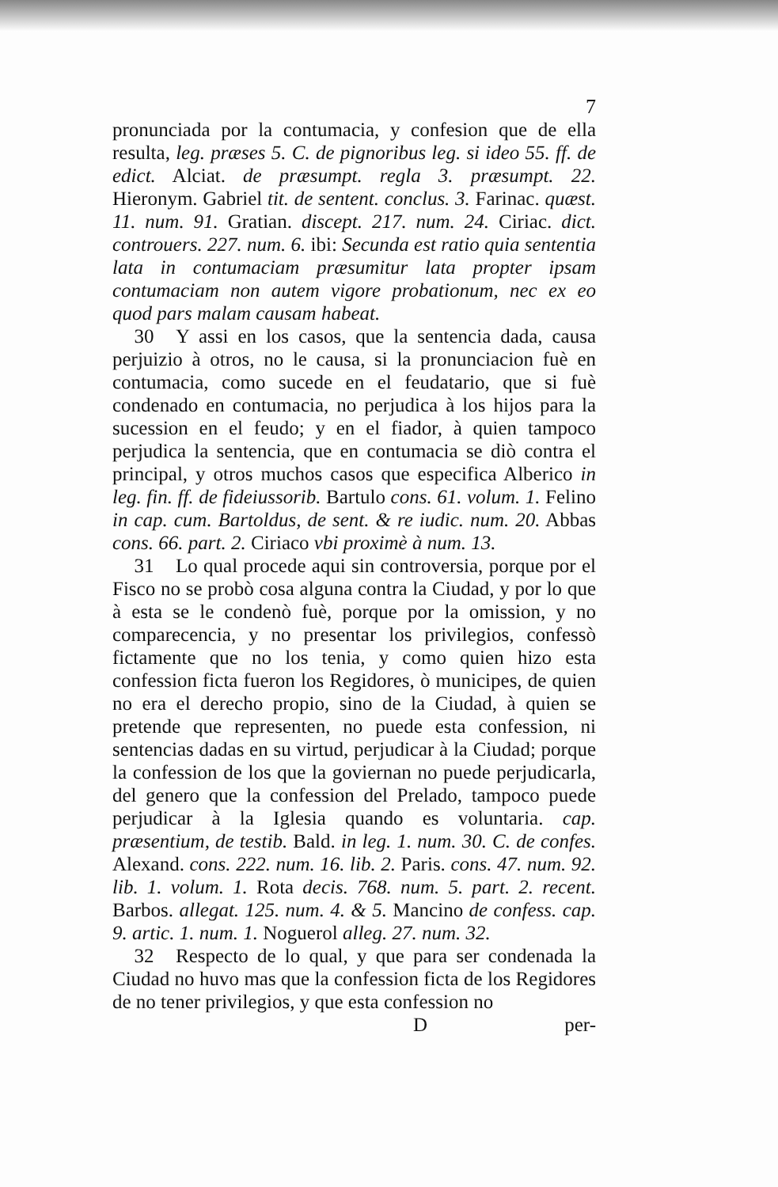7
pronunciada por la contumacia, y confesion que de ella resulta, leg. præses 5. C. de pignoribus leg. si ideo 55. ff. de edict. Alciat. de præsumpt. regla 3. præsumpt. 22. Hieronym. Gabriel tit. de sentent. conclus. 3. Farinac. quæst. 11. num. 91. Gratian. discept. 217. num. 24. Ciriac. dict. controuers. 227. num. 6. ibi: Secunda est ratio quia sententia lata in contumaciam præsumitur lata propter ipsam contumaciam non autem vigore probationum, nec ex eo quod pars malam causam habeat.
30 Y assi en los casos, que la sentencia dada, causa perjuizio à otros, no le causa, si la pronunciacion fuè en contumacia, como sucede en el feudatario, que si fuè condenado en contumacia, no perjudica à los hijos para la sucession en el feudo; y en el fiador, à quien tampoco perjudica la sentencia, que en contumacia se diò contra el principal, y otros muchos casos que especifica Alberico in leg. fin. ff. de fideiussorib. Bartulo cons. 61. volum. 1. Felino in cap. cum. Bartoldus, de sent. & re iudic. num. 20. Abbas cons. 66. part. 2. Ciriaco vbi proximè à num. 13.
31 Lo qual procede aqui sin controversia, porque por el Fisco no se probò cosa alguna contra la Ciudad, y por lo que à esta se le condenò fuè, porque por la omission, y no comparecencia, y no presentar los privilegios, confessò fictamente que no los tenia, y como quien hizo esta confession ficta fueron los Regidores, ò municipes, de quien no era el derecho propio, sino de la Ciudad, à quien se pretende que representen, no puede esta confession, ni sentencias dadas en su virtud, perjudicar à la Ciudad; porque la confession de los que la goviernan no puede perjudicarla, del genero que la confession del Prelado, tampoco puede perjudicar à la Iglesia quando es voluntaria. cap. præsentium, de testib. Bald. in leg. 1. num. 30. C. de confes. Alexand. cons. 222. num. 16. lib. 2. Paris. cons. 47. num. 92. lib. 1. volum. 1. Rota decis. 768. num. 5. part. 2. recent. Barbos. allegat. 125. num. 4. & 5. Mancino de confess. cap. 9. artic. 1. num. 1. Noguerol alleg. 27. num. 32.
32 Respecto de lo qual, y que para ser condenada la Ciudad no huvo mas que la confession ficta de los Regidores de no tener privilegios, y que esta confession no
D per-